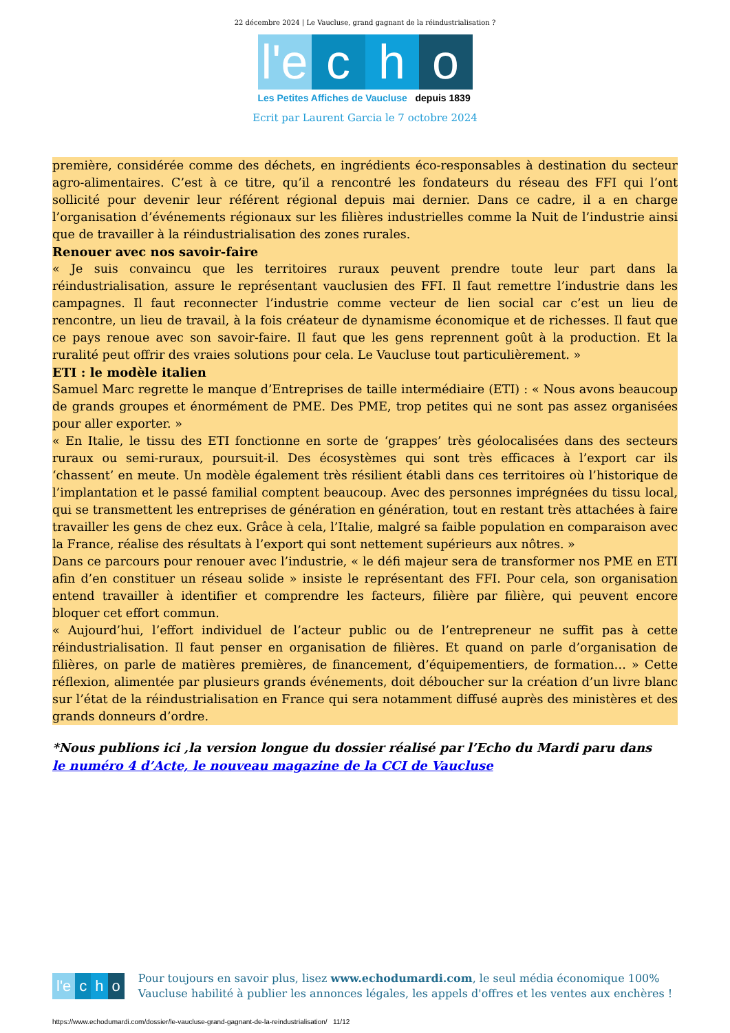22 décembre 2024 | Le Vaucluse, grand gagnant de la réindustrialisation ?
l'e c h o
Les Petites Affiches de Vaucluse depuis 1839
Ecrit par Laurent Garcia le 7 octobre 2024
première, considérée comme des déchets, en ingrédients éco-responsables à destination du secteur agro-alimentaires. C’est à ce titre, qu’il a rencontré les fondateurs du réseau des FFI qui l’ont sollicité pour devenir leur référent régional depuis mai dernier. Dans ce cadre, il a en charge l’organisation d’événements régionaux sur les filières industrielles comme la Nuit de l’industrie ainsi que de travailler à la réindustrialisation des zones rurales.
Renouer avec nos savoir-faire
« Je suis convaincu que les territoires ruraux peuvent prendre toute leur part dans la réindustrialisation, assure le représentant vauclusien des FFI. Il faut remettre l’industrie dans les campagnes. Il faut reconnecter l’industrie comme vecteur de lien social car c’est un lieu de rencontre, un lieu de travail, à la fois créateur de dynamisme économique et de richesses. Il faut que ce pays renoue avec son savoir-faire. Il faut que les gens reprennent goût à la production. Et la ruralité peut offrir des vraies solutions pour cela. Le Vaucluse tout particulièrement. »
ETI : le modèle italien
Samuel Marc regrette le manque d’Entreprises de taille intermédiaire (ETI) : « Nous avons beaucoup de grands groupes et énormément de PME. Des PME, trop petites qui ne sont pas assez organisées pour aller exporter. »
« En Italie, le tissu des ETI fonctionne en sorte de ‘grappes’ très géolocalisées dans des secteurs ruraux ou semi-ruraux, poursuit-il. Des écosystèmes qui sont très efficaces à l’export car ils ‘chassent’ en meute. Un modèle également très résilient établi dans ces territoires où l’historique de l’implantation et le passé familial comptent beaucoup. Avec des personnes imprégnées du tissu local, qui se transmettent les entreprises de génération en génération, tout en restant très attachées à faire travailler les gens de chez eux. Grâce à cela, l’Italie, malgré sa faible population en comparaison avec la France, réalise des résultats à l’export qui sont nettement supérieurs aux nôtres. »
Dans ce parcours pour renouer avec l’industrie, « le défi majeur sera de transformer nos PME en ETI afin d’en constituer un réseau solide » insiste le représentant des FFI. Pour cela, son organisation entend travailler à identifier et comprendre les facteurs, filière par filière, qui peuvent encore bloquer cet effort commun.
« Aujourd’hui, l’effort individuel de l’acteur public ou de l’entrepreneur ne suffit pas à cette réindustrialisation. Il faut penser en organisation de filières. Et quand on parle d’organisation de filières, on parle de matières premières, de financement, d’équipementiers, de formation… » Cette réflexion, alimentée par plusieurs grands événements, doit déboucher sur la création d’un livre blanc sur l’état de la réindustrialisation en France qui sera notamment diffusé auprès des ministères et des grands donneurs d’ordre.
*Nous publions ici ,la version longue du dossier réalisé par l’Echo du Mardi paru dans
le numéro 4 d’Acte, le nouveau magazine de la CCI de Vaucluse
l'e c h o
Pour toujours en savoir plus, lisez www.echodumardi.com, le seul média économique 100% Vaucluse habilité à publier les annonces légales, les appels d'offres et les ventes aux enchères !
https://www.echodumardi.com/dossier/le-vaucluse-grand-gagnant-de-la-reindustrialisation/ 11/12